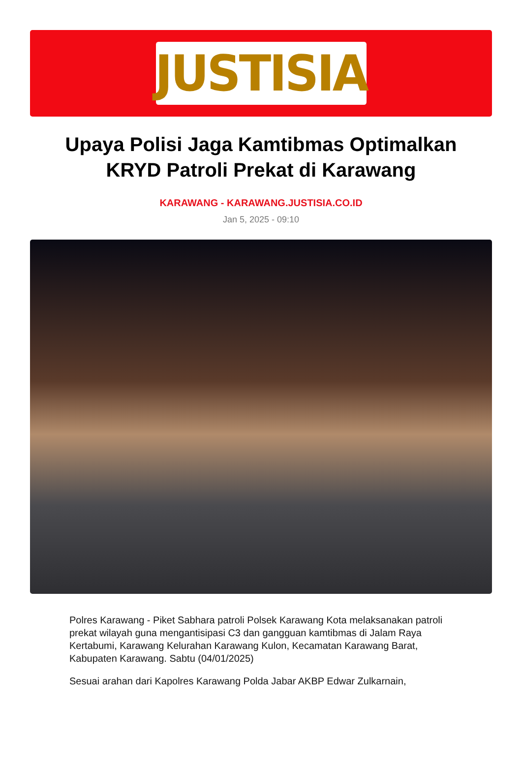JUSTISIA
Upaya Polisi Jaga Kamtibmas Optimalkan KRYD Patroli Prekat di Karawang
KARAWANG - KARAWANG.JUSTISIA.CO.ID
Jan 5, 2025 - 09:10
Polres Karawang - Piket Sabhara patroli Polsek Karawang Kota melaksanakan patroli prekat wilayah guna mengantisipasi C3 dan gangguan kamtibmas di Jalam Raya Kertabumi, Karawang Kelurahan Karawang Kulon, Kecamatan Karawang Barat, Kabupaten Karawang. Sabtu (04/01/2025)
Sesuai arahan dari Kapolres Karawang Polda Jabar AKBP Edwar Zulkarnain,